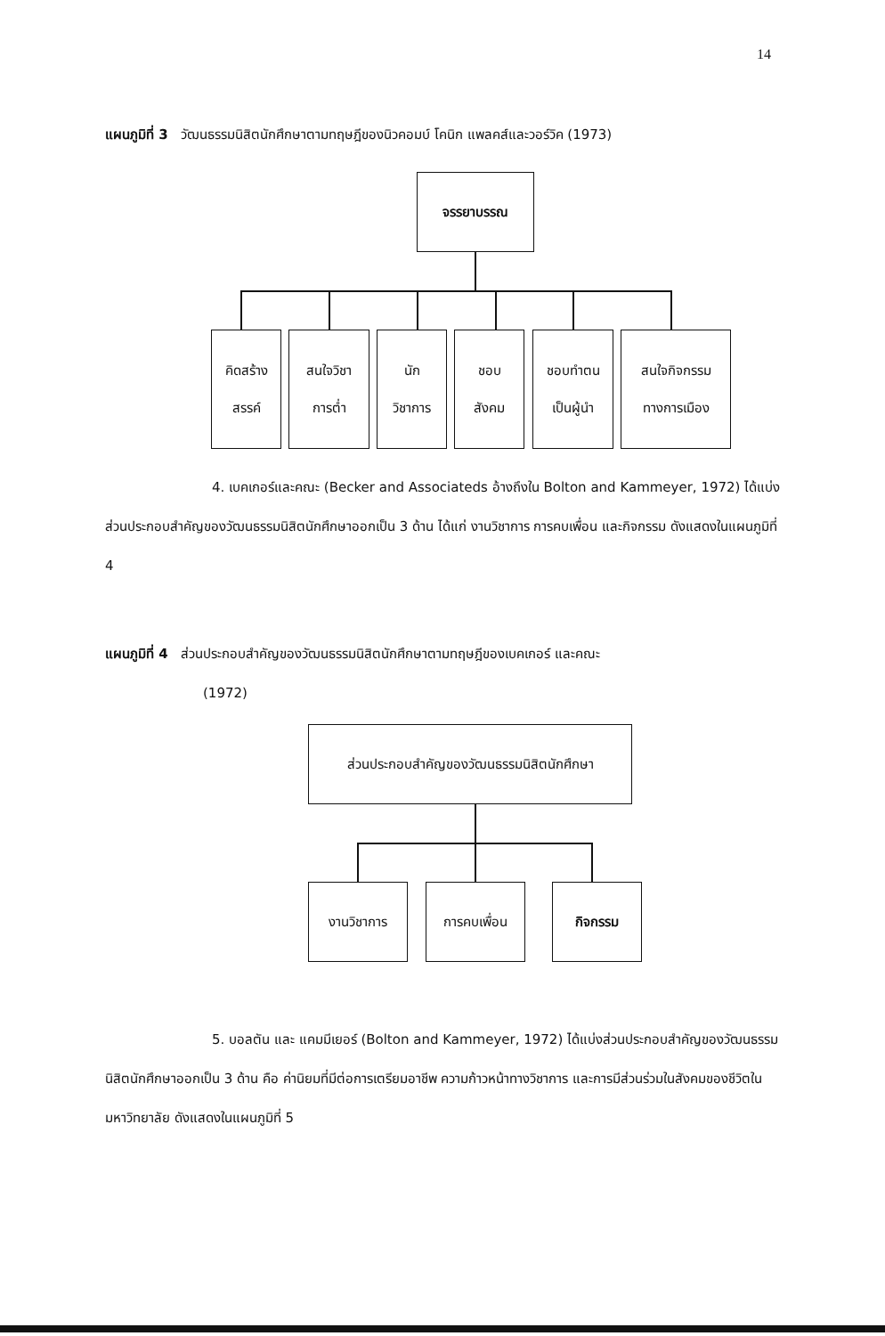14
แผนภูมิที่ 3 วัฒนธรรมนิสิตนักศึกษาตามทฤษฎีของนิวคอมบ์ โคนิก แพลคส์และวอร์วิค (1973)
จรรยาบรรณ
คิดสร้าง
สรรค์
สนใจวิชา
การต่ำ
นัก
วิชาการ
ชอบ
สังคม
ชอบทำตน
เป็นผู้นำ
สนใจกิจกรรม
ทางการเมือง
4. เบคเกอร์และคณะ (Becker and Associateds อ้างถึงใน Bolton and Kammeyer, 1972) ได้แบ่งส่วนประกอบสำคัญของวัฒนธรรมนิสิตนักศึกษาออกเป็น 3 ด้าน ได้แก่ งานวิชาการ การคบเพื่อน และกิจกรรม ดังแสดงในแผนภูมิที่ 4
แผนภูมิที่ 4 ส่วนประกอบสำคัญของวัฒนธรรมนิสิตนักศึกษาตามทฤษฎีของเบคเกอร์ และคณะ
(1972)
ส่วนประกอบสำคัญของวัฒนธรรมนิสิตนักศึกษา
งานวิชาการ การคบเพื่อน กิจกรรม
5. บอลตัน และ แคมมีเยอร์ (Bolton and Kammeyer, 1972) ได้แบ่งส่วนประกอบสำคัญของวัฒนธรรมนิสิตนักศึกษาออกเป็น 3 ด้าน คือ ค่านิยมที่มีต่อการเตรียมอาชีพ ความก้าวหน้าทางวิชาการ และการมีส่วนร่วมในสังคมของชีวิตในมหาวิทยาลัย ดังแสดงในแผนภูมิที่ 5